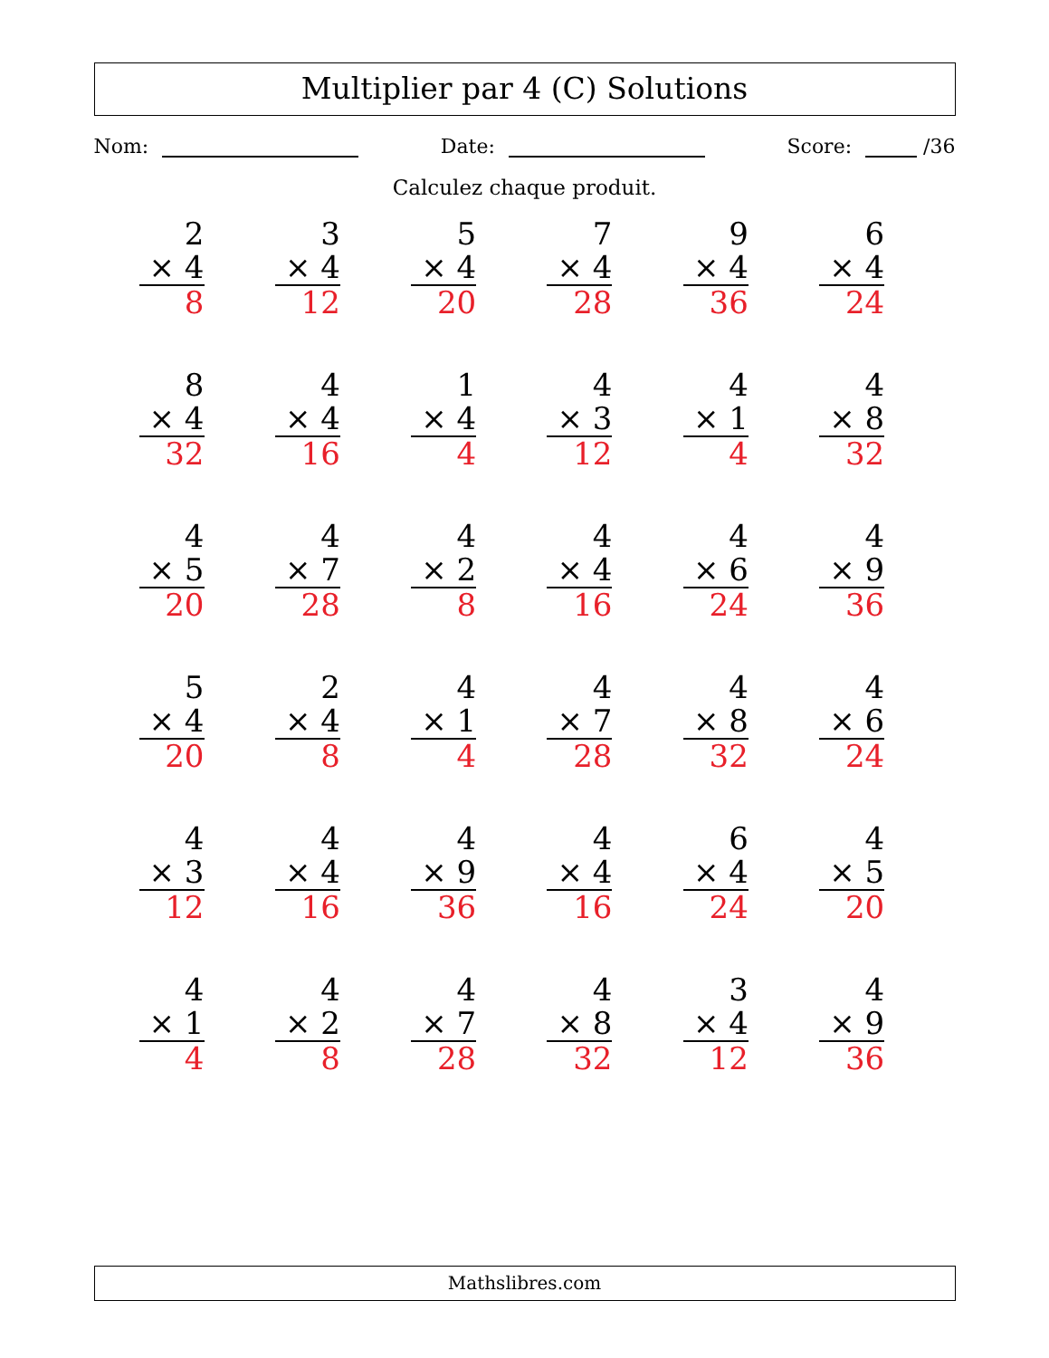Multiplier par 4 (C) Solutions
Nom: Date: Score: /36
Calculez chaque produit.
| 2 × 4 8 | 3 × 4 12 | 5 × 4 20 | 7 × 4 28 | 9 × 4 36 | 6 × 4 24 |
| 8 × 4 32 | 4 × 4 16 | 1 × 4 4 | 4 × 3 12 | 4 × 1 4 | 4 × 8 32 |
| 4 × 5 20 | 4 × 7 28 | 4 × 2 8 | 4 × 4 16 | 4 × 6 24 | 4 × 9 36 |
| 5 × 4 20 | 2 × 4 8 | 4 × 1 4 | 4 × 7 28 | 4 × 8 32 | 4 × 6 24 |
| 4 × 3 12 | 4 × 4 16 | 4 × 9 36 | 4 × 4 16 | 6 × 4 24 | 4 × 5 20 |
| 4 × 1 4 | 4 × 2 8 | 4 × 7 28 | 4 × 8 32 | 3 × 4 12 | 4 × 9 36 |
Mathslibres.com